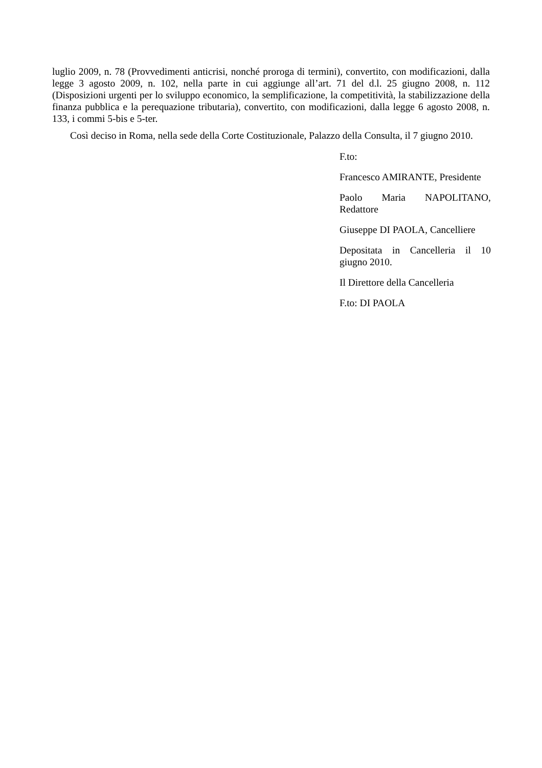luglio 2009, n. 78 (Provvedimenti anticrisi, nonché proroga di termini), convertito, con modificazioni, dalla legge 3 agosto 2009, n. 102, nella parte in cui aggiunge all’art. 71 del d.l. 25 giugno 2008, n. 112 (Disposizioni urgenti per lo sviluppo economico, la semplificazione, la competitività, la stabilizzazione della finanza pubblica e la perequazione tributaria), convertito, con modificazioni, dalla legge 6 agosto 2008, n. 133, i commi 5-bis e 5-ter.
Così deciso in Roma, nella sede della Corte Costituzionale, Palazzo della Consulta, il 7 giugno 2010.
F.to:
Francesco AMIRANTE, Presidente
Paolo Maria NAPOLITANO, Redattore
Giuseppe DI PAOLA, Cancelliere
Depositata in Cancelleria il 10 giugno 2010.
Il Direttore della Cancelleria
F.to: DI PAOLA